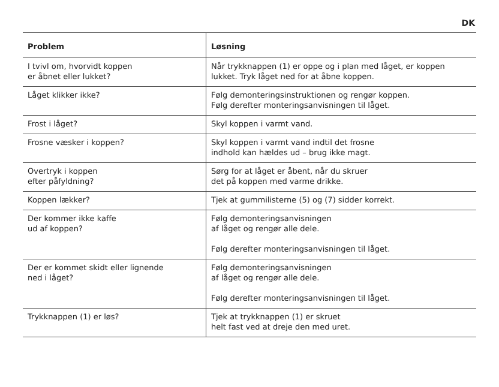DK
| Problem | Løsning |
| --- | --- |
| I tvivl om, hvorvidt koppen er åbnet eller lukket? | Når trykknappen (1) er oppe og i plan med låget, er koppen lukket. Tryk låget ned for at åbne koppen. |
| Låget klikker ikke? | Følg demonteringsinstruktionen og rengør koppen. Følg derefter monteringsanvisningen til låget. |
| Frost i låget? | Skyl koppen i varmt vand. |
| Frosne væsker i koppen? | Skyl koppen i varmt vand indtil det frosne indhold kan hældes ud – brug ikke magt. |
| Overtryk i koppen efter påfyldning? | Sørg for at låget er åbent, når du skruer det på koppen med varme drikke. |
| Koppen lækker? | Tjek at gummilisterne (5) og (7) sidder korrekt. |
| Der kommer ikke kaffe ud af koppen? | Følg demonteringsanvisningen af låget og rengør alle dele. Følg derefter monteringsanvisningen til låget. |
| Der er kommet skidt eller lignende ned i låget? | Følg demonteringsanvisningen af låget og rengør alle dele. Følg derefter monteringsanvisningen til låget. |
| Trykknappen (1) er løs? | Tjek at trykknappen (1) er skruet helt fast ved at dreje den med uret. |